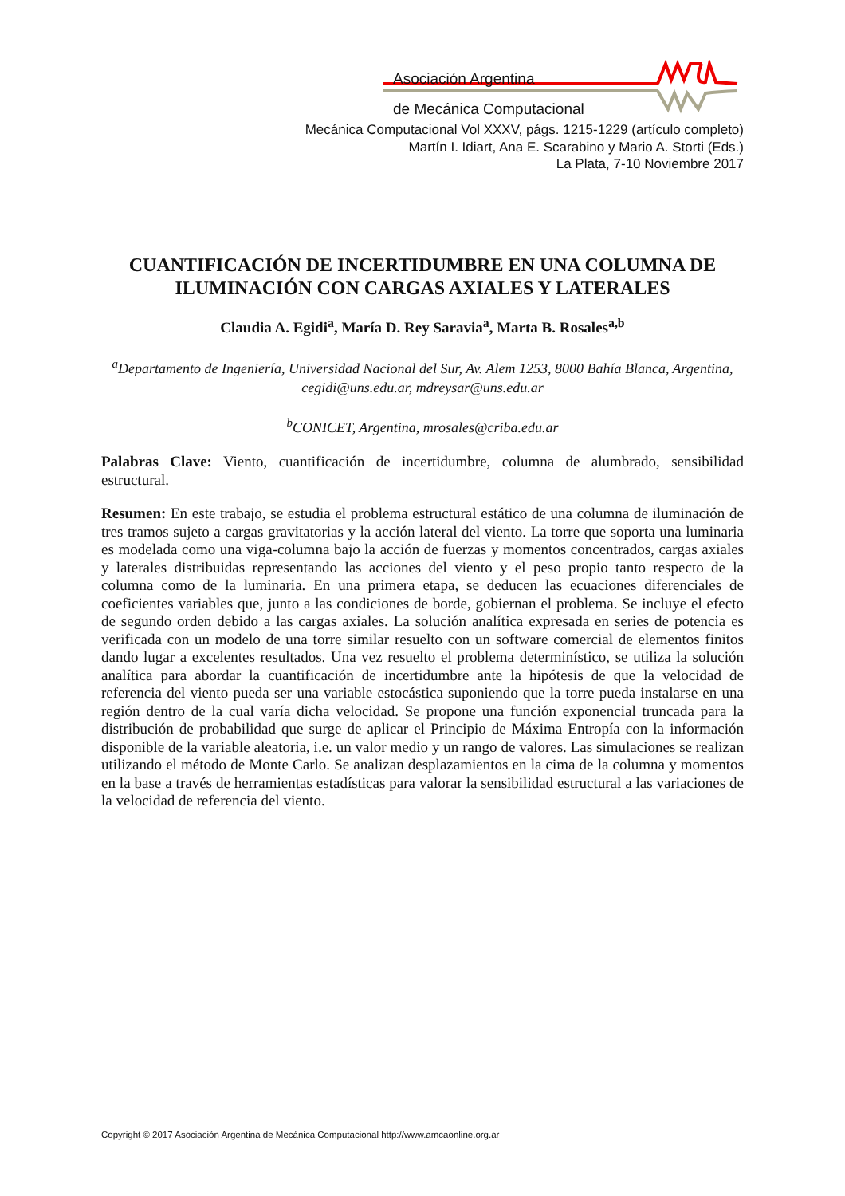Asociación Argentina
de Mecánica Computacional
Mecánica Computacional Vol XXXV, págs. 1215-1229 (artículo completo)
Martín I. Idiart, Ana E. Scarabino y Mario A. Storti (Eds.)
La Plata, 7-10 Noviembre 2017
CUANTIFICACIÓN DE INCERTIDUMBRE EN UNA COLUMNA DE ILUMINACIÓN CON CARGAS AXIALES Y LATERALES
Claudia A. Egidi<sup>a</sup>, María D. Rey Saravia<sup>a</sup>, Marta B. Rosales<sup>a,b</sup>
<sup>a</sup> Departamento de Ingeniería, Universidad Nacional del Sur, Av. Alem 1253, 8000 Bahía Blanca, Argentina, cegidi@uns.edu.ar, mdreysar@uns.edu.ar
<sup>b</sup> CONICET, Argentina, mrosales@criba.edu.ar
Palabras Clave: Viento, cuantificación de incertidumbre, columna de alumbrado, sensibilidad estructural.
Resumen: En este trabajo, se estudia el problema estructural estático de una columna de iluminación de tres tramos sujeto a cargas gravitatorias y la acción lateral del viento. La torre que soporta una luminaria es modelada como una viga-columna bajo la acción de fuerzas y momentos concentrados, cargas axiales y laterales distribuidas representando las acciones del viento y el peso propio tanto respecto de la columna como de la luminaria. En una primera etapa, se deducen las ecuaciones diferenciales de coeficientes variables que, junto a las condiciones de borde, gobiernan el problema. Se incluye el efecto de segundo orden debido a las cargas axiales. La solución analítica expresada en series de potencia es verificada con un modelo de una torre similar resuelto con un software comercial de elementos finitos dando lugar a excelentes resultados. Una vez resuelto el problema determinístico, se utiliza la solución analítica para abordar la cuantificación de incertidumbre ante la hipótesis de que la velocidad de referencia del viento pueda ser una variable estocástica suponiendo que la torre pueda instalarse en una región dentro de la cual varía dicha velocidad. Se propone una función exponencial truncada para la distribución de probabilidad que surge de aplicar el Principio de Máxima Entropía con la información disponible de la variable aleatoria, i.e. un valor medio y un rango de valores. Las simulaciones se realizan utilizando el método de Monte Carlo. Se analizan desplazamientos en la cima de la columna y momentos en la base a través de herramientas estadísticas para valorar la sensibilidad estructural a las variaciones de la velocidad de referencia del viento.
Copyright © 2017 Asociación Argentina de Mecánica Computacional http://www.amcaonline.org.ar